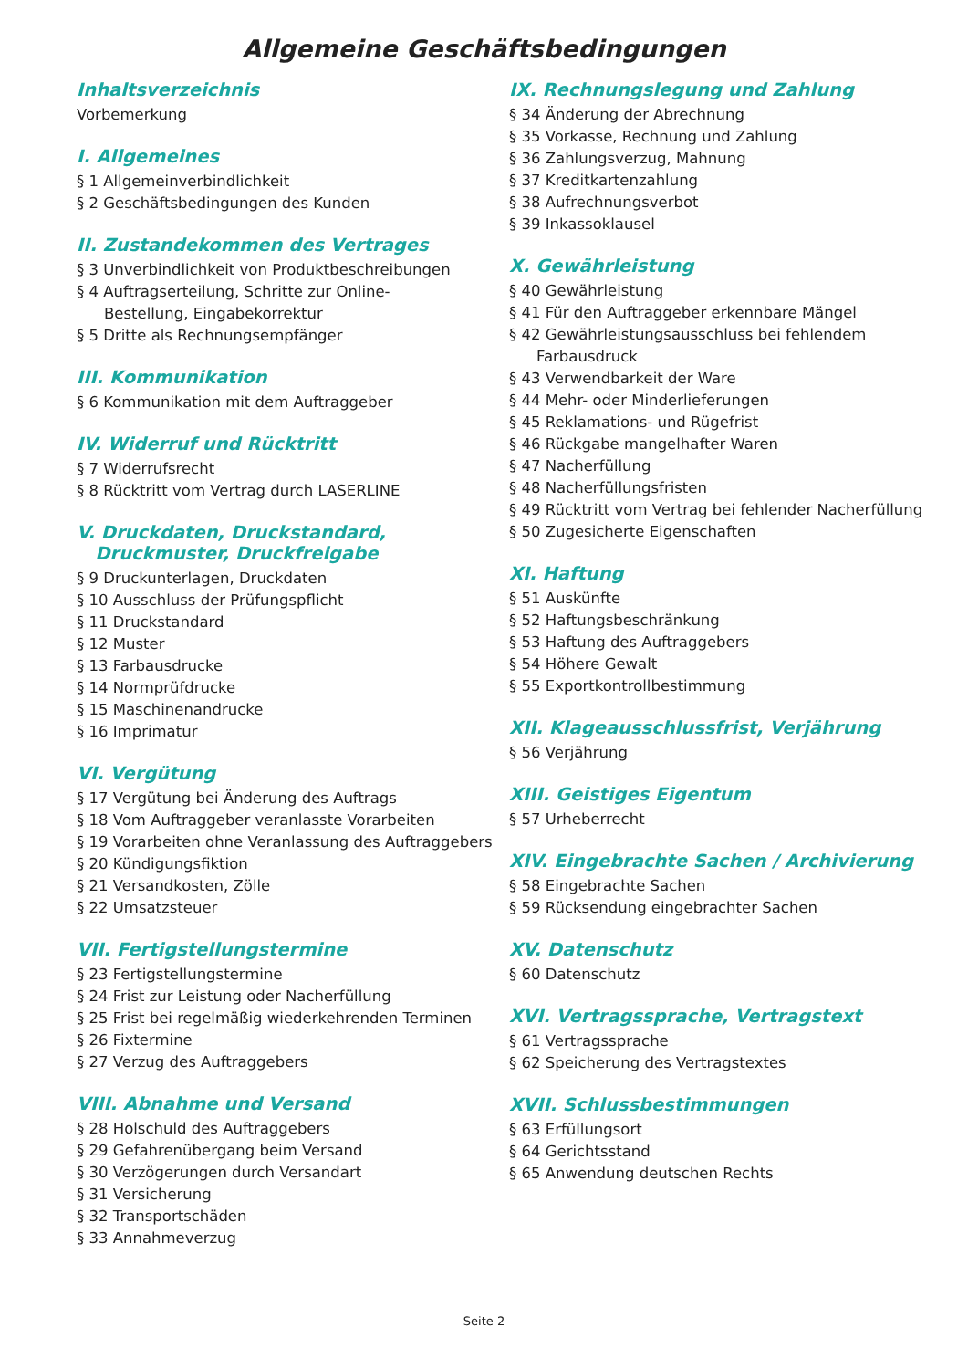Allgemeine Geschäftsbedingungen
Inhaltsverzeichnis
Vorbemerkung
I. Allgemeines
§ 1 Allgemeinverbindlichkeit
§ 2 Geschäftsbedingungen des Kunden
II. Zustandekommen des Vertrages
§ 3 Unverbindlichkeit von Produktbeschreibungen
§ 4 Auftragserteilung, Schritte zur Online-
Bestellung, Eingabekorrektur
§ 5 Dritte als Rechnungsempfänger
III. Kommunikation
§ 6 Kommunikation mit dem Auftraggeber
IV. Widerruf und Rücktritt
§ 7 Widerrufsrecht
§ 8 Rücktritt vom Vertrag durch LASERLINE
V. Druckdaten, Druckstandard,
Druckmuster, Druckfreigabe
§ 9 Druckunterlagen, Druckdaten
§ 10 Ausschluss der Prüfungspflicht
§ 11 Druckstandard
§ 12 Muster
§ 13 Farbausdrucke
§ 14 Normprüfdrucke
§ 15 Maschinenandrucke
§ 16 Imprimatur
VI. Vergütung
§ 17 Vergütung bei Änderung des Auftrags
§ 18 Vom Auftraggeber veranlasste Vorarbeiten
§ 19 Vorarbeiten ohne Veranlassung des Auftraggebers
§ 20 Kündigungsfiktion
§ 21 Versandkosten, Zölle
§ 22 Umsatzsteuer
VII. Fertigstellungstermine
§ 23 Fertigstellungstermine
§ 24 Frist zur Leistung oder Nacherfüllung
§ 25 Frist bei regelmäßig wiederkehrenden Terminen
§ 26 Fixtermine
§ 27 Verzug des Auftraggebers
VIII. Abnahme und Versand
§ 28 Holschuld des Auftraggebers
§ 29 Gefahrenübergang beim Versand
§ 30 Verzögerungen durch Versandart
§ 31 Versicherung
§ 32 Transportschäden
§ 33 Annahmeverzug
IX. Rechnungslegung und Zahlung
§ 34 Änderung der Abrechnung
§ 35 Vorkasse, Rechnung und Zahlung
§ 36 Zahlungsverzug, Mahnung
§ 37 Kreditkartenzahlung
§ 38 Aufrechnungsverbot
§ 39 Inkassoklausel
X. Gewährleistung
§ 40 Gewährleistung
§ 41 Für den Auftraggeber erkennbare Mängel
§ 42 Gewährleistungsausschluss bei fehlendem
Farbausdruck
§ 43 Verwendbarkeit der Ware
§ 44 Mehr- oder Minderlieferungen
§ 45 Reklamations- und Rügefrist
§ 46 Rückgabe mangelhafter Waren
§ 47 Nacherfüllung
§ 48 Nacherfüllungsfristen
§ 49 Rücktritt vom Vertrag bei fehlender Nacherfüllung
§ 50 Zugesicherte Eigenschaften
XI. Haftung
§ 51 Auskünfte
§ 52 Haftungsbeschränkung
§ 53 Haftung des Auftraggebers
§ 54 Höhere Gewalt
§ 55 Exportkontrollbestimmung
XII. Klageausschlussfrist, Verjährung
§ 56 Verjährung
XIII. Geistiges Eigentum
§ 57 Urheberrecht
XIV. Eingebrachte Sachen / Archivierung
§ 58 Eingebrachte Sachen
§ 59 Rücksendung eingebrachter Sachen
XV. Datenschutz
§ 60 Datenschutz
XVI. Vertragssprache, Vertragstext
§ 61 Vertragssprache
§ 62 Speicherung des Vertragstextes
XVII. Schlussbestimmungen
§ 63 Erfüllungsort
§ 64 Gerichtsstand
§ 65 Anwendung deutschen Rechts
Seite 2